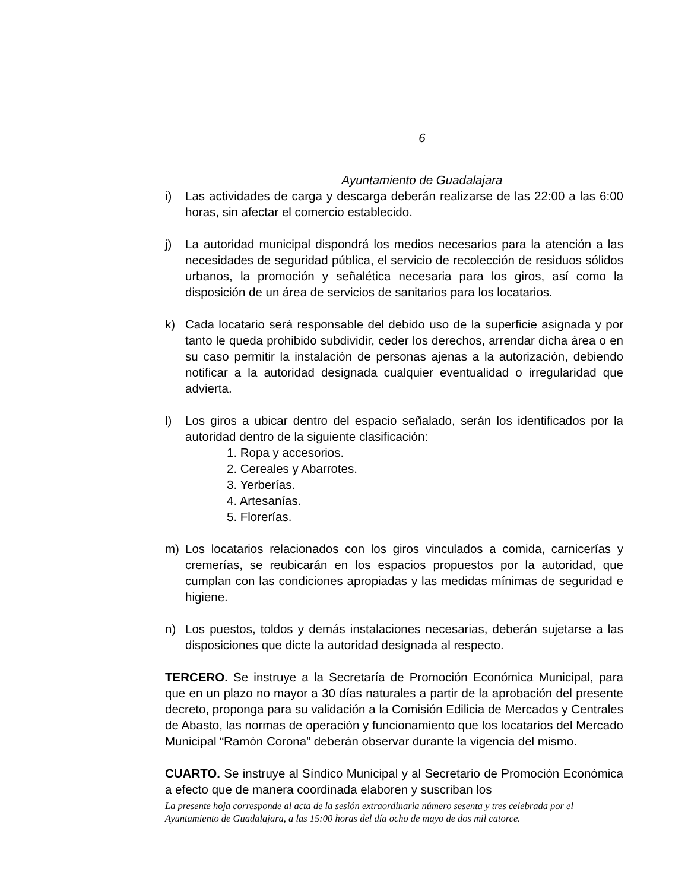6
Ayuntamiento de Guadalajara
i) Las actividades de carga y descarga deberán realizarse de las 22:00 a las 6:00 horas, sin afectar el comercio establecido.
j) La autoridad municipal dispondrá los medios necesarios para la atención a las necesidades de seguridad pública, el servicio de recolección de residuos sólidos urbanos, la promoción y señalética necesaria para los giros, así como la disposición de un área de servicios de sanitarios para los locatarios.
k) Cada locatario será responsable del debido uso de la superficie asignada y por tanto le queda prohibido subdividir, ceder los derechos, arrendar dicha área o en su caso permitir la instalación de personas ajenas a la autorización, debiendo notificar a la autoridad designada cualquier eventualidad o irregularidad que advierta.
l) Los giros a ubicar dentro del espacio señalado, serán los identificados por la autoridad dentro de la siguiente clasificación:
1. Ropa y accesorios.
2. Cereales y Abarrotes.
3. Yerberías.
4. Artesanías.
5. Florerías.
m) Los locatarios relacionados con los giros vinculados a comida, carnicerías y cremerías, se reubicarán en los espacios propuestos por la autoridad, que cumplan con las condiciones apropiadas y las medidas mínimas de seguridad e higiene.
n) Los puestos, toldos y demás instalaciones necesarias, deberán sujetarse a las disposiciones que dicte la autoridad designada al respecto.
TERCERO. Se instruye a la Secretaría de Promoción Económica Municipal, para que en un plazo no mayor a 30 días naturales a partir de la aprobación del presente decreto, proponga para su validación a la Comisión Edilicia de Mercados y Centrales de Abasto, las normas de operación y funcionamiento que los locatarios del Mercado Municipal “Ramón Corona” deberán observar durante la vigencia del mismo.
CUARTO. Se instruye al Síndico Municipal y al Secretario de Promoción Económica a efecto que de manera coordinada elaboren y suscriban los
La presente hoja corresponde al acta de la sesión extraordinaria número sesenta y tres celebrada por el Ayuntamiento de Guadalajara, a las 15:00 horas del día ocho de mayo de dos mil catorce.